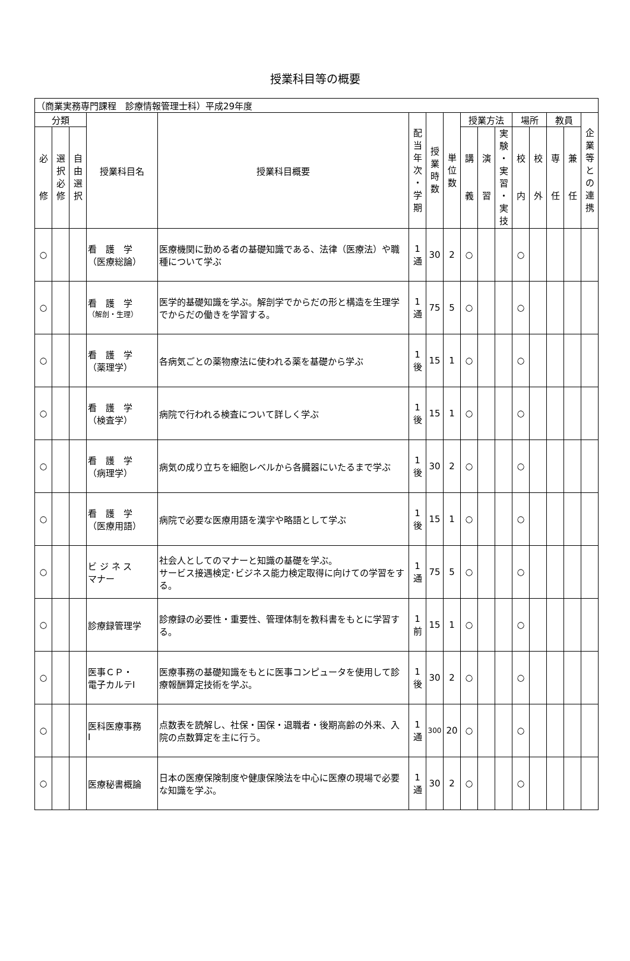授業科目等の概要
| （商業実務専門課程 診療情報管理士科）平成29年度 | | | | | | | | | | | | | | | |
| 分類 | | | 授業科目名 | 授業科目概要 | 配 当 年 次 ・ 学 期 | 授 業 時 数 | 単 位 数 | 授業方法 | | | 場所 | | 教員 | | 企 業 等 と の 連 携 |
| 必 修 | 選 択 必 修 | 自 由 選 択 | | | | | | 講 義 | 演 習 | 実 験 ・ 実 習 ・ 実 技 | 校 内 | 校 外 | 専 任 | 兼 任 | |
| ○ | | | 看 護 学 （医療総論） | 医療機関に勤める者の基礎知識である、法律（医療法）や職種について学ぶ | 1 通 | 30 | 2 | ○ | | | ○ | | | | |
| ○ | | | 看 護 学 （解剖・生理） | 医学的基礎知識を学ぶ。解剖学でからだの形と構造を生理学でからだの働きを学習する。 | 1 通 | 75 | 5 | ○ | | | ○ | | | | |
| ○ | | | 看 護 学 （薬理学） | 各病気ごとの薬物療法に使われる薬を基礎から学ぶ | 1 後 | 15 | 1 | ○ | | | ○ | | | | |
| ○ | | | 看 護 学 （検査学） | 病院で行われる検査について詳しく学ぶ | 1 後 | 15 | 1 | ○ | | | ○ | | | | |
| ○ | | | 看 護 学 （病理学） | 病気の成り立ちを細胞レベルから各臓器にいたるまで学ぶ | 1 後 | 30 | 2 | ○ | | | ○ | | | | |
| ○ | | | 看 護 学 （医療用語） | 病院で必要な医療用語を漢字や略語として学ぶ | 1 後 | 15 | 1 | ○ | | | ○ | | | | |
| ○ | | | ビ ジ ネ ス マナー | 社会人としてのマナーと知識の基礎を学ぶ。 サービス接遇検定･ビジネス能力検定取得に向けての学習をする。 | 1 通 | 75 | 5 | ○ | | | ○ | | | | |
| ○ | | | 診療録管理学 | 診療録の必要性・重要性、管理体制を教科書をもとに学習する。 | 1 前 | 15 | 1 | ○ | | | ○ | | | | |
| ○ | | | 医事ＣＰ・ 電子カルテⅠ | 医療事務の基礎知識をもとに医事コンピュータを使用して診療報酬算定技術を学ぶ。 | 1 後 | 30 | 2 | ○ | | | ○ | | | | |
| ○ | | | 医科医療事務 Ⅰ | 点数表を読解し、社保・国保・退職者・後期高齢の外来、入院の点数算定を主に行う。 | 1 通 | 300 | 20 | ○ | | | ○ | | | | |
| ○ | | | 医療秘書概論 | 日本の医療保険制度や健康保険法を中心に医療の現場で必要な知識を学ぶ。 | 1 通 | 30 | 2 | ○ | | | ○ | | | | |